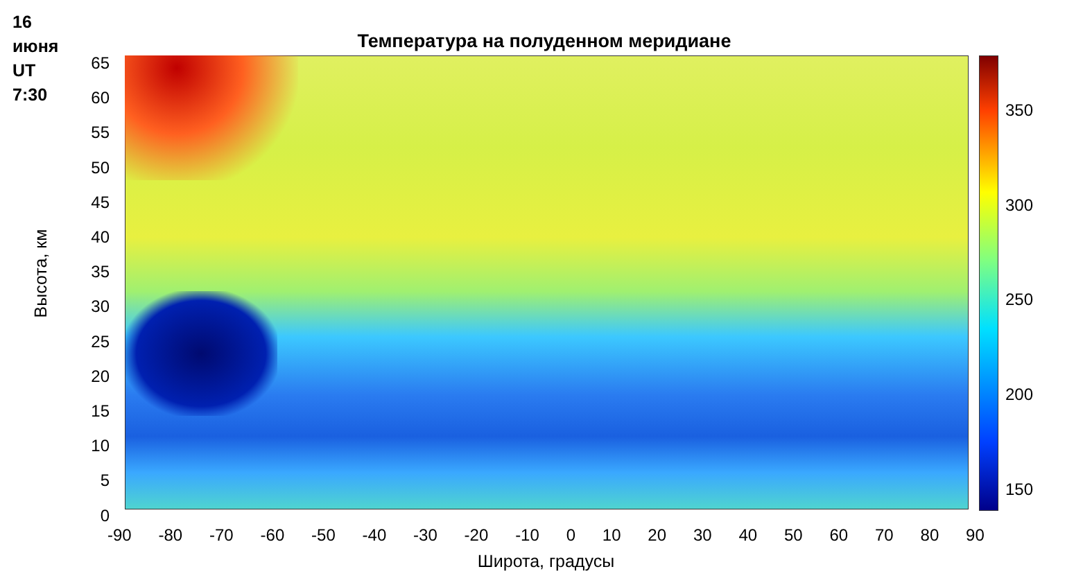16
июня
UT
7:30
Температура на полуденном меридиане
65
60
55
50
45
40
35
30
25
20
15
10
5
0
Высота, км
-90 -80 -70 -60 -50 -40 -30 -20 -10 0 10 20 30 40 50 60 70 80 90
Широта, градусы
350
300
250
200
150